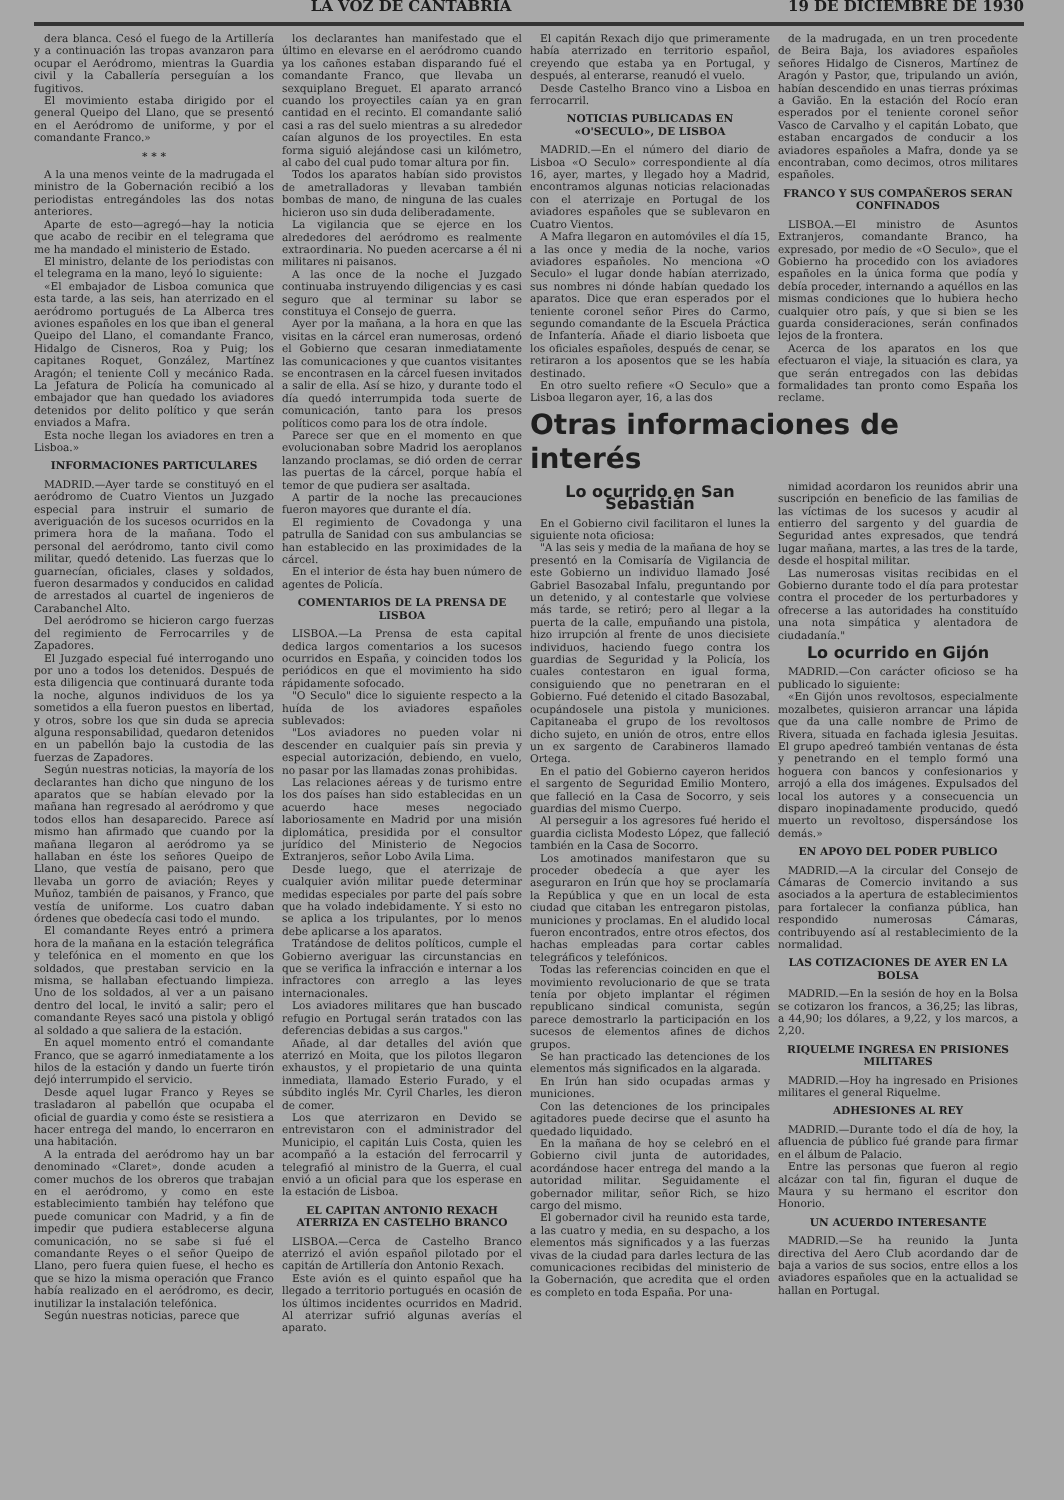LA VOZ DE CANTABRIA 19 DE DICIEMBRE DE 1930
dera blanca. Cesó el fuego de la Artillería y a continuación las tropas avanzaron para ocupar el Aeródromo, mientras la Guardia civil y la Caballería perseguían a los fugitivos.
El movimiento estaba dirigido por el general Queipo del Llano, que se presentó en el Aeródromo de uniforme, y por el comandante Franco.»
* * *
A la una menos veinte de la madrugada el ministro de la Gobernación recibió a los periodistas entregándoles las dos notas anteriores.
Aparte de esto—agregó—hay la noticia que acabo de recibir en el telegrama que me ha mandado el ministerio de Estado.
El ministro, delante de los periodistas con el telegrama en la mano, leyó lo siguiente:
«El embajador de Lisboa comunica que esta tarde, a las seis, han aterrizado en el aeródromo portugués de La Alberca tres aviones españoles en los que iban el general Queipo del Llano, el comandante Franco, Hidalgo de Cisneros, Roa y Puig; los capitanes Roquet, González, Martínez Aragón; el teniente Coll y mecánico Rada. La Jefatura de Policía ha comunicado al embajador que han quedado los aviadores detenidos por delito político y que serán enviados a Mafra.
Esta noche llegan los aviadores en tren a Lisboa.»
INFORMACIONES PARTICULARES
MADRID.—Ayer tarde se constituyó en el aeródromo de Cuatro Vientos un Juzgado especial para instruir el sumario de averiguación de los sucesos ocurridos en la primera hora de la mañana. Todo el personal del aeródromo, tanto civil como militar, quedó detenido. Las fuerzas que lo guarnecían, oficiales, clases y soldados, fueron desarmados y conducidos en calidad de arrestados al cuartel de ingenieros de Carabanchel Alto.
Del aeródromo se hicieron cargo fuerzas del regimiento de Ferrocarriles y de Zapadores.
El Juzgado especial fué interrogando uno por uno a todos los detenidos. Después de esta diligencia que continuará durante toda la noche, algunos individuos de los ya sometidos a ella fueron puestos en libertad, y otros, sobre los que sin duda se aprecia alguna responsabilidad, quedaron detenidos en un pabellón bajo la custodia de las fuerzas de Zapadores.
Según nuestras noticias, la mayoría de los declarantes han dicho que ninguno de los aparatos que se habían elevado por la mañana han regresado al aeródromo y que todos ellos han desaparecido. Parece así mismo han afirmado que cuando por la mañana llegaron al aeródromo ya se hallaban en éste los señores Queipo de Llano, que vestía de paisano, pero que llevaba un gorro de aviación; Reyes y Muñoz, también de paisanos, y Franco, que vestía de uniforme. Los cuatro daban órdenes que obedecía casi todo el mundo.
El comandante Reyes entró a primera hora de la mañana en la estación telegráfica y telefónica en el momento en que los soldados, que prestaban servicio en la misma, se hallaban efectuando limpieza. Uno de los soldados, al ver a un paisano dentro del local, le invitó a salir; pero el comandante Reyes sacó una pistola y obligó al soldado a que saliera de la estación.
En aquel momento entró el comandante Franco, que se agarró inmediatamente a los hilos de la estación y dando un fuerte tirón dejó interrumpido el servicio.
Desde aquel lugar Franco y Reyes se trasladaron al pabellón que ocupaba el oficial de guardia y como éste se resistiera a hacer entrega del mando, lo encerraron en una habitación.
A la entrada del aeródromo hay un bar denominado «Claret», donde acuden a comer muchos de los obreros que trabajan en el aeródromo, y como en este establecimiento también hay teléfono que puede comunicar con Madrid, y a fin de impedir que pudiera establecerse alguna comunicación, no se sabe si fué el comandante Reyes o el señor Queipo de Llano, pero fuera quien fuese, el hecho es que se hizo la misma operación que Franco había realizado en el aeródromo, es decir, inutilizar la instalación telefónica.
Según nuestras noticias, parece que
los declarantes han manifestado que el último en elevarse en el aeródromo cuando ya los cañones estaban disparando fué el comandante Franco, que llevaba un sexquiplano Breguet. El aparato arrancó cuando los proyectiles caían ya en gran cantidad en el recinto. El comandante salió casi a ras del suelo mientras a su alrededor caían algunos de los proyectiles. En esta forma siguió alejándose casi un kilómetro, al cabo del cual pudo tomar altura por fin.
Todos los aparatos habían sido provistos de ametralladoras y llevaban también bombas de mano, de ninguna de las cuales hicieron uso sin duda deliberadamente.
La vigilancia que se ejerce en los alrededores del aeródromo es realmente extraordinaria. No pueden acercarse a él ni militares ni paisanos.
A las once de la noche el Juzgado continuaba instruyendo diligencias y es casi seguro que al terminar su labor se constituya el Consejo de guerra.
Ayer por la mañana, a la hora en que las visitas en la cárcel eran numerosas, ordenó el Gobierno que cesaran inmediatamente las comunicaciones y que cuantos visitantes se encontrasen en la cárcel fuesen invitados a salir de ella. Así se hizo, y durante todo el día quedó interrumpida toda suerte de comunicación, tanto para los presos políticos como para los de otra índole.
Parece ser que en el momento en que evolucionaban sobre Madrid los aeroplanos lanzando proclamas, se dió orden de cerrar las puertas de la cárcel, porque había el temor de que pudiera ser asaltada.
A partir de la noche las precauciones fueron mayores que durante el día.
El regimiento de Covadonga y una patrulla de Sanidad con sus ambulancias se han establecido en las proximidades de la cárcel.
En el interior de ésta hay buen número de agentes de Policía.
COMENTARIOS DE LA PRENSA DE LISBOA
LISBOA.—La Prensa de esta capital dedica largos comentarios a los sucesos ocurridos en España, y coinciden todos los periódicos en que el movimiento ha sido rápidamente sofocado.
"O Seculo" dice lo siguiente respecto a la huída de los aviadores españoles sublevados:
"Los aviadores no pueden volar ni descender en cualquier país sin previa y especial autorización, debiendo, en vuelo, no pasar por las llamadas zonas prohibidas.
Las relaciones aéreas y de turismo entre los dos países han sido establecidas en un acuerdo hace meses negociado laboriosamente en Madrid por una misión diplomática, presidida por el consultor jurídico del Ministerio de Negocios Extranjeros, señor Lobo Avila Lima.
Desde luego, que el aterrizaje de cualquier avión militar puede determinar medidas especiales por parte del país sobre que ha volado indebidamente. Y si esto no se aplica a los tripulantes, por lo menos debe aplicarse a los aparatos.
Tratándose de delitos políticos, cumple el Gobierno averiguar las circunstancias en que se verifica la infracción e internar a los infractores con arreglo a las leyes internacionales.
Los aviadores militares que han buscado refugio en Portugal serán tratados con las deferencias debidas a sus cargos."
Añade, al dar detalles del avión que aterrizó en Moita, que los pilotos llegaron exhaustos, y el propietario de una quinta inmediata, llamado Esterio Furado, y el súbdito inglés Mr. Cyril Charles, les dieron de comer.
Los que aterrizaron en Devido se entrevistaron con el administrador del Municipio, el capitán Luis Costa, quien les acompañó a la estación del ferrocarril y telegrafió al ministro de la Guerra, el cual envió a un oficial para que los esperase en la estación de Lisboa.
EL CAPITAN ANTONIO REXACH ATERRIZA EN CASTELHO BRANCO
LISBOA.—Cerca de Castelho Branco aterrizó el avión español pilotado por el capitán de Artillería don Antonio Rexach.
Este avión es el quinto español que ha llegado a territorio portugués en ocasión de los últimos incidentes ocurridos en Madrid. Al aterrizar sufrió algunas averías el aparato.
El capitán Rexach dijo que primeramente había aterrizado en territorio español, creyendo que estaba ya en Portugal, y después, al enterarse, reanudó el vuelo.
Desde Castelho Branco vino a Lisboa en ferrocarril.
NOTICIAS PUBLICADAS EN «O'SECULO», DE LISBOA
MADRID.—En el número del diario de Lisboa «O Seculo» correspondiente al día 16, ayer, martes, y llegado hoy a Madrid, encontramos algunas noticias relacionadas con el aterrizaje en Portugal de los aviadores españoles que se sublevaron en Cuatro Vientos.
A Mafra llegaron en automóviles el día 15, a las once y media de la noche, varios aviadores españoles. No menciona «O Seculo» el lugar donde habían aterrizado, sus nombres ni dónde habían quedado los aparatos. Dice que eran esperados por el teniente coronel señor Pires do Carmo, segundo comandante de la Escuela Práctica de Infantería. Añade el diario lisboeta que los oficiales españoles, después de cenar, se retiraron a los aposentos que se les había destinado.
En otro suelto refiere «O Seculo» que a Lisboa llegaron ayer, 16, a las dos
de la madrugada, en un tren procedente de Beira Baja, los aviadores españoles señores Hidalgo de Cisneros, Martínez de Aragón y Pastor, que, tripulando un avión, habían descendido en unas tierras próximas a Gavião. En la estación del Rocío eran esperados por el teniente coronel señor Vasco de Carvalho y el capitán Lobato, que estaban encargados de conducir a los aviadores españoles a Mafra, donde ya se encontraban, como decimos, otros militares españoles.
FRANCO Y SUS COMPAÑEROS SERAN CONFINADOS
LISBOA.—El ministro de Asuntos Extranjeros, comandante Branco, ha expresado, por medio de «O Seculo», que el Gobierno ha procedido con los aviadores españoles en la única forma que podía y debía proceder, internando a aquéllos en las mismas condiciones que lo hubiera hecho cualquier otro país, y que si bien se les guarda consideraciones, serán confinados lejos de la frontera.
Acerca de los aparatos en los que efectuaron el viaje, la situación es clara, ya que serán entregados con las debidas formalidades tan pronto como España los reclame.
Otras informaciones de interés
Lo ocurrido en San Sebastián
En el Gobierno civil facilitaron el lunes la siguiente nota oficiosa:
"A las seis y media de la mañana de hoy se presentó en la Comisaría de Vigilancia de este Gobierno un individuo llamado José Gabriel Basozabal Infalu, preguntando por un detenido, y al contestarle que volviese más tarde, se retiró; pero al llegar a la puerta de la calle, empuñando una pistola, hizo irrupción al frente de unos diecisiete individuos, haciendo fuego contra los guardias de Seguridad y la Policía, los cuales contestaron en igual forma, consiguiendo que no penetraran en el Gobierno. Fué detenido el citado Basozabal, ocupándosele una pistola y municiones. Capitaneaba el grupo de los revoltosos dicho sujeto, en unión de otros, entre ellos un ex sargento de Carabineros llamado Ortega.
En el patio del Gobierno cayeron heridos el sargento de Seguridad Emilio Montero, que falleció en la Casa de Socorro, y seis guardias del mismo Cuerpo.
Al perseguir a los agresores fué herido el guardia ciclista Modesto López, que falleció también en la Casa de Socorro.
Los amotinados manifestaron que su proceder obedecía a que ayer les aseguraron en Irún que hoy se proclamaría la República y que en un local de esta ciudad que citaban les entregaron pistolas, municiones y proclamas. En el aludido local fueron encontrados, entre otros efectos, dos hachas empleadas para cortar cables telegráficos y telefónicos.
Todas las referencias coinciden en que el movimiento revolucionario de que se trata tenía por objeto implantar el régimen republicano sindical comunista, según parece demostrarlo la participación en los sucesos de elementos afines de dichos grupos.
Se han practicado las detenciones de los elementos más significados en la algarada.
En Irún han sido ocupadas armas y municiones.
Con las detenciones de los principales agitadores puede decirse que el asunto ha quedado liquidado.
En la mañana de hoy se celebró en el Gobierno civil junta de autoridades, acordándose hacer entrega del mando a la autoridad militar. Seguidamente el gobernador militar, señor Rich, se hizo cargo del mismo.
El gobernador civil ha reunido esta tarde, a las cuatro y media, en su despacho, a los elementos más significados y a las fuerzas vivas de la ciudad para darles lectura de las comunicaciones recibidas del ministerio de la Gobernación, que acredita que el orden es completo en toda España. Por una-
nimidad acordaron los reunidos abrir una suscripción en beneficio de las familias de las víctimas de los sucesos y acudir al entierro del sargento y del guardia de Seguridad antes expresados, que tendrá lugar mañana, martes, a las tres de la tarde, desde el hospital militar.
Las numerosas visitas recibidas en el Gobierno durante todo el día para protestar contra el proceder de los perturbadores y ofrecerse a las autoridades ha constituído una nota simpática y alentadora de ciudadanía."
Lo ocurrido en Gijón
MADRID.—Con carácter oficioso se ha publicado lo siguiente:
«En Gijón unos revoltosos, especialmente mozalbetes, quisieron arrancar una lápida que da una calle nombre de Primo de Rivera, situada en fachada iglesia Jesuitas. El grupo apedreó también ventanas de ésta y penetrando en el templo formó una hoguera con bancos y confesionarios y arrojó a ella dos imágenes. Expulsados del local los autores y a consecuencia un disparo inopinadamente producido, quedó muerto un revoltoso, dispersándose los demás.»
EN APOYO DEL PODER PUBLICO
MADRID.—A la circular del Consejo de Cámaras de Comercio invitando a sus asociados a la apertura de establecimientos para fortalecer la confianza pública, han respondido numerosas Cámaras, contribuyendo así al restablecimiento de la normalidad.
LAS COTIZACIONES DE AYER EN LA BOLSA
MADRID.—En la sesión de hoy en la Bolsa se cotizaron los francos, a 36,25; las libras, a 44,90; los dólares, a 9,22, y los marcos, a 2,20.
RIQUELME INGRESA EN PRISIONES MILITARES
MADRID.—Hoy ha ingresado en Prisiones militares el general Riquelme.
ADHESIONES AL REY
MADRID.—Durante todo el día de hoy, la afluencia de público fué grande para firmar en el álbum de Palacio.
Entre las personas que fueron al regio alcázar con tal fin, figuran el duque de Maura y su hermano el escritor don Honorio.
UN ACUERDO INTERESANTE
MADRID.—Se ha reunido la Junta directiva del Aero Club acordando dar de baja a varios de sus socios, entre ellos a los aviadores españoles que en la actualidad se hallan en Portugal.